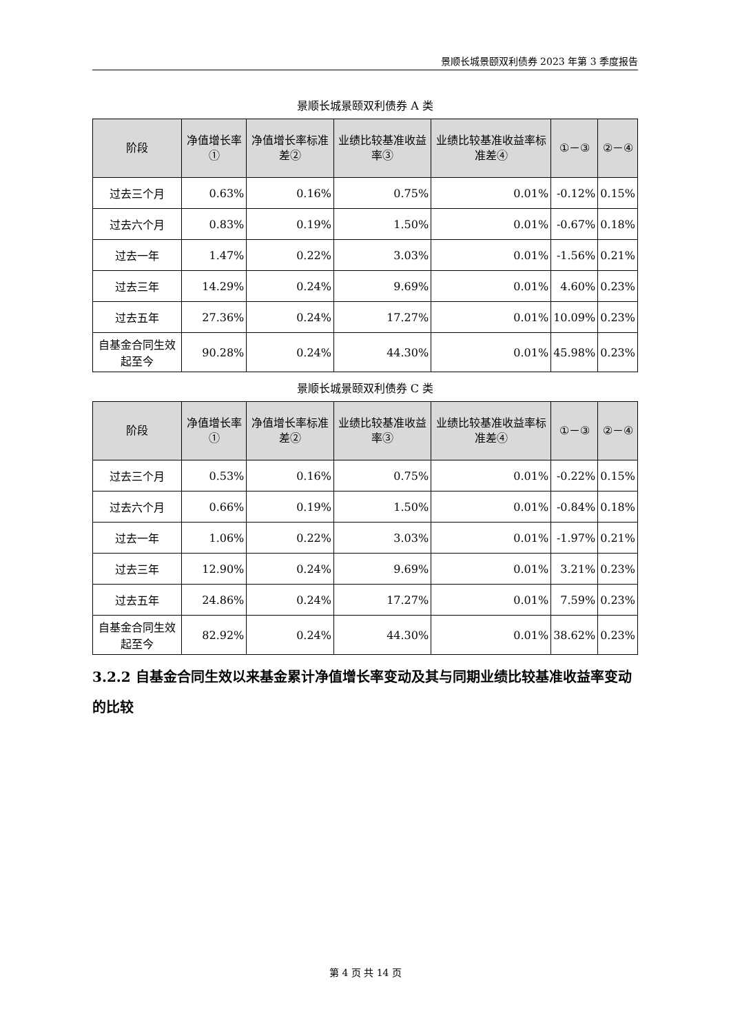景顺长城景颐双利债券 2023 年第 3 季度报告
景顺长城景颐双利债券 A 类
| 阶段 | 净值增长率① | 净值增长率标准差② | 业绩比较基准收益率③ | 业绩比较基准收益率标准差④ | ①－③ | ②－④ |
| --- | --- | --- | --- | --- | --- | --- |
| 过去三个月 | 0.63% | 0.16% | 0.75% | 0.01% | -0.12% | 0.15% |
| 过去六个月 | 0.83% | 0.19% | 1.50% | 0.01% | -0.67% | 0.18% |
| 过去一年 | 1.47% | 0.22% | 3.03% | 0.01% | -1.56% | 0.21% |
| 过去三年 | 14.29% | 0.24% | 9.69% | 0.01% | 4.60% | 0.23% |
| 过去五年 | 27.36% | 0.24% | 17.27% | 0.01% | 10.09% | 0.23% |
| 自基金合同生效起至今 | 90.28% | 0.24% | 44.30% | 0.01% | 45.98% | 0.23% |
景顺长城景颐双利债券 C 类
| 阶段 | 净值增长率① | 净值增长率标准差② | 业绩比较基准收益率③ | 业绩比较基准收益率标准差④ | ①－③ | ②－④ |
| --- | --- | --- | --- | --- | --- | --- |
| 过去三个月 | 0.53% | 0.16% | 0.75% | 0.01% | -0.22% | 0.15% |
| 过去六个月 | 0.66% | 0.19% | 1.50% | 0.01% | -0.84% | 0.18% |
| 过去一年 | 1.06% | 0.22% | 3.03% | 0.01% | -1.97% | 0.21% |
| 过去三年 | 12.90% | 0.24% | 9.69% | 0.01% | 3.21% | 0.23% |
| 过去五年 | 24.86% | 0.24% | 17.27% | 0.01% | 7.59% | 0.23% |
| 自基金合同生效起至今 | 82.92% | 0.24% | 44.30% | 0.01% | 38.62% | 0.23% |
3.2.2 自基金合同生效以来基金累计净值增长率变动及其与同期业绩比较基准收益率变动的比较
第 4 页 共 14 页